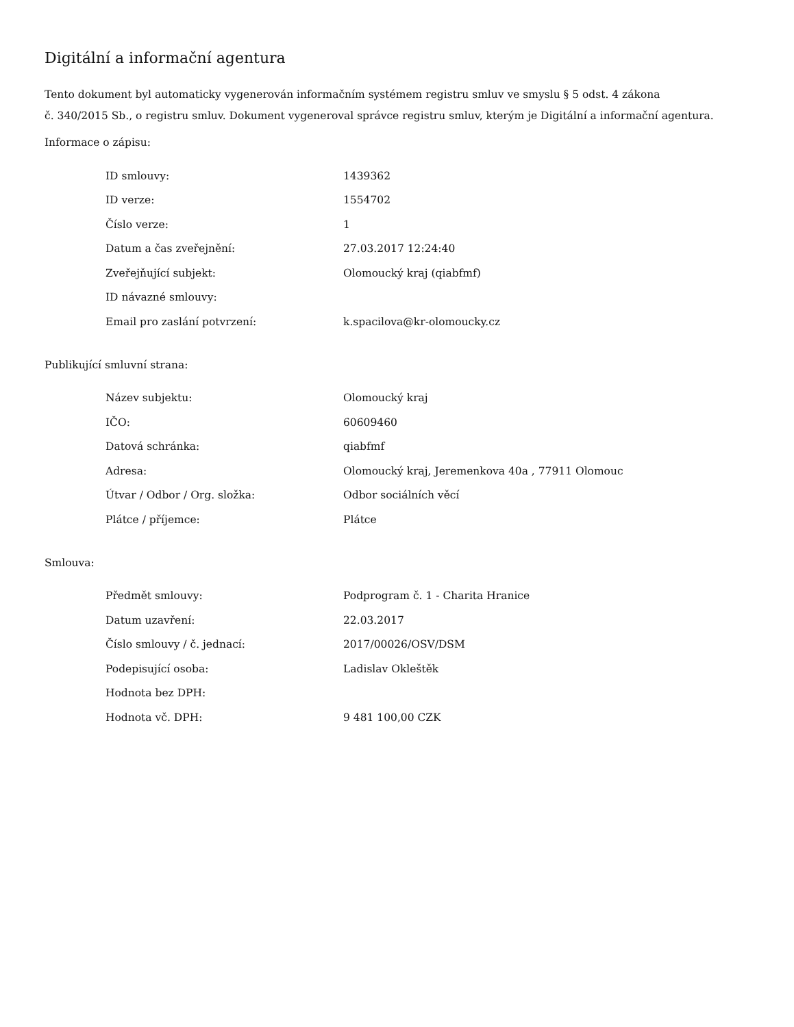Digitální a informační agentura
Tento dokument byl automaticky vygenerován informačním systémem registru smluv ve smyslu § 5 odst. 4 zákona
č. 340/2015 Sb., o registru smluv. Dokument vygeneroval správce registru smluv, kterým je Digitální a informační agentura.
Informace o zápisu:
| ID smlouvy: | 1439362 |
| ID verze: | 1554702 |
| Číslo verze: | 1 |
| Datum a čas zveřejnění: | 27.03.2017 12:24:40 |
| Zveřejňující subjekt: | Olomoucký kraj (qiabfmf) |
| ID návazné smlouvy: | |
| Email pro zaslání potvrzení: | k.spacilova@kr-olomoucky.cz |
Publikující smluvní strana:
| Název subjektu: | Olomoucký kraj |
| IČO: | 60609460 |
| Datová schránka: | qiabfmf |
| Adresa: | Olomoucký kraj, Jeremenkova 40a , 77911 Olomouc |
| Útvar / Odbor / Org. složka: | Odbor sociálních věcí |
| Plátce / příjemce: | Plátce |
Smlouva:
| Předmět smlouvy: | Podprogram č. 1 - Charita Hranice |
| Datum uzavření: | 22.03.2017 |
| Číslo smlouvy / č. jednací: | 2017/00026/OSV/DSM |
| Podepisující osoba: | Ladislav Okleštěk |
| Hodnota bez DPH: | |
| Hodnota vč. DPH: | 9 481 100,00 CZK |